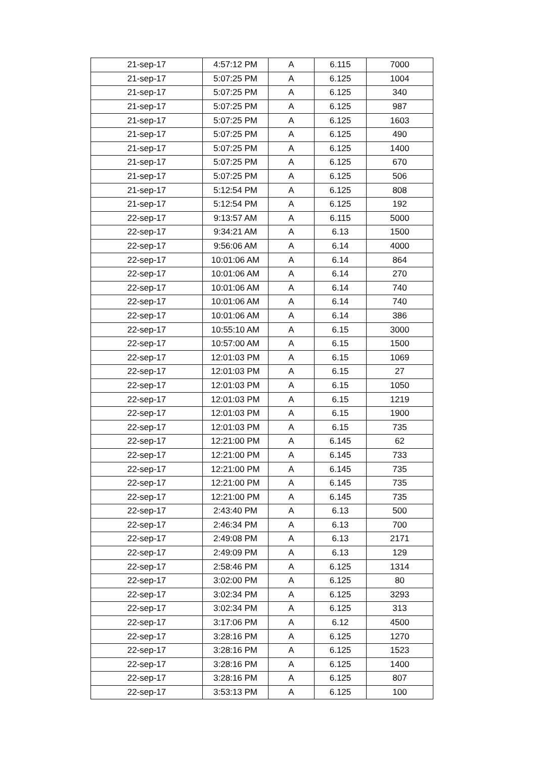| 21-sep-17 | 4:57:12 PM | A | 6.115 | 7000 |
| 21-sep-17 | 5:07:25 PM | A | 6.125 | 1004 |
| 21-sep-17 | 5:07:25 PM | A | 6.125 | 340 |
| 21-sep-17 | 5:07:25 PM | A | 6.125 | 987 |
| 21-sep-17 | 5:07:25 PM | A | 6.125 | 1603 |
| 21-sep-17 | 5:07:25 PM | A | 6.125 | 490 |
| 21-sep-17 | 5:07:25 PM | A | 6.125 | 1400 |
| 21-sep-17 | 5:07:25 PM | A | 6.125 | 670 |
| 21-sep-17 | 5:07:25 PM | A | 6.125 | 506 |
| 21-sep-17 | 5:12:54 PM | A | 6.125 | 808 |
| 21-sep-17 | 5:12:54 PM | A | 6.125 | 192 |
| 22-sep-17 | 9:13:57 AM | A | 6.115 | 5000 |
| 22-sep-17 | 9:34:21 AM | A | 6.13 | 1500 |
| 22-sep-17 | 9:56:06 AM | A | 6.14 | 4000 |
| 22-sep-17 | 10:01:06 AM | A | 6.14 | 864 |
| 22-sep-17 | 10:01:06 AM | A | 6.14 | 270 |
| 22-sep-17 | 10:01:06 AM | A | 6.14 | 740 |
| 22-sep-17 | 10:01:06 AM | A | 6.14 | 740 |
| 22-sep-17 | 10:01:06 AM | A | 6.14 | 386 |
| 22-sep-17 | 10:55:10 AM | A | 6.15 | 3000 |
| 22-sep-17 | 10:57:00 AM | A | 6.15 | 1500 |
| 22-sep-17 | 12:01:03 PM | A | 6.15 | 1069 |
| 22-sep-17 | 12:01:03 PM | A | 6.15 | 27 |
| 22-sep-17 | 12:01:03 PM | A | 6.15 | 1050 |
| 22-sep-17 | 12:01:03 PM | A | 6.15 | 1219 |
| 22-sep-17 | 12:01:03 PM | A | 6.15 | 1900 |
| 22-sep-17 | 12:01:03 PM | A | 6.15 | 735 |
| 22-sep-17 | 12:21:00 PM | A | 6.145 | 62 |
| 22-sep-17 | 12:21:00 PM | A | 6.145 | 733 |
| 22-sep-17 | 12:21:00 PM | A | 6.145 | 735 |
| 22-sep-17 | 12:21:00 PM | A | 6.145 | 735 |
| 22-sep-17 | 12:21:00 PM | A | 6.145 | 735 |
| 22-sep-17 | 2:43:40 PM | A | 6.13 | 500 |
| 22-sep-17 | 2:46:34 PM | A | 6.13 | 700 |
| 22-sep-17 | 2:49:08 PM | A | 6.13 | 2171 |
| 22-sep-17 | 2:49:09 PM | A | 6.13 | 129 |
| 22-sep-17 | 2:58:46 PM | A | 6.125 | 1314 |
| 22-sep-17 | 3:02:00 PM | A | 6.125 | 80 |
| 22-sep-17 | 3:02:34 PM | A | 6.125 | 3293 |
| 22-sep-17 | 3:02:34 PM | A | 6.125 | 313 |
| 22-sep-17 | 3:17:06 PM | A | 6.12 | 4500 |
| 22-sep-17 | 3:28:16 PM | A | 6.125 | 1270 |
| 22-sep-17 | 3:28:16 PM | A | 6.125 | 1523 |
| 22-sep-17 | 3:28:16 PM | A | 6.125 | 1400 |
| 22-sep-17 | 3:28:16 PM | A | 6.125 | 807 |
| 22-sep-17 | 3:53:13 PM | A | 6.125 | 100 |